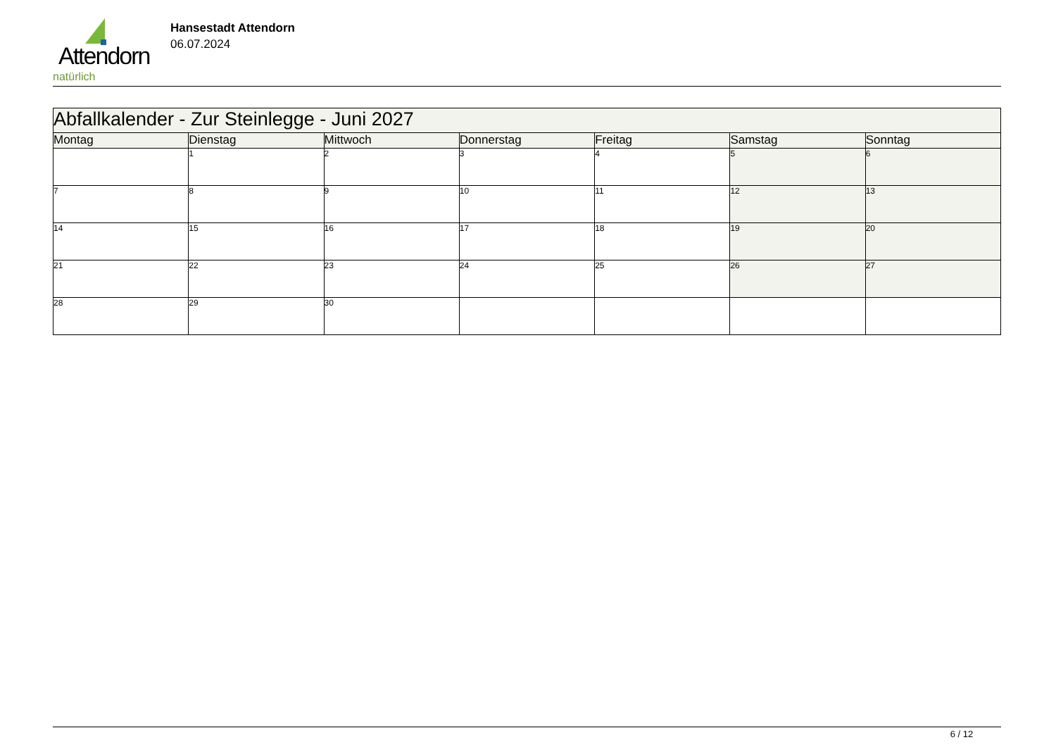Attendorn
natürlich
Hansestadt Attendorn
06.07.2024
| Abfallkalender - Zur Steinlegge - Juni 2027 | | | | | | |
| Montag | Dienstag | Mittwoch | Donnerstag | Freitag | Samstag | Sonntag |
| | 1 | 2 | 3 | 4 | 5 | 6 |
| 7 | 8 | 9 | 10 | 11 | 12 | 13 |
| 14 | 15 | 16 | 17 | 18 | 19 | 20 |
| 21 | 22 | 23 | 24 | 25 | 26 | 27 |
| 28 | 29 | 30 | | | | |
6 / 12